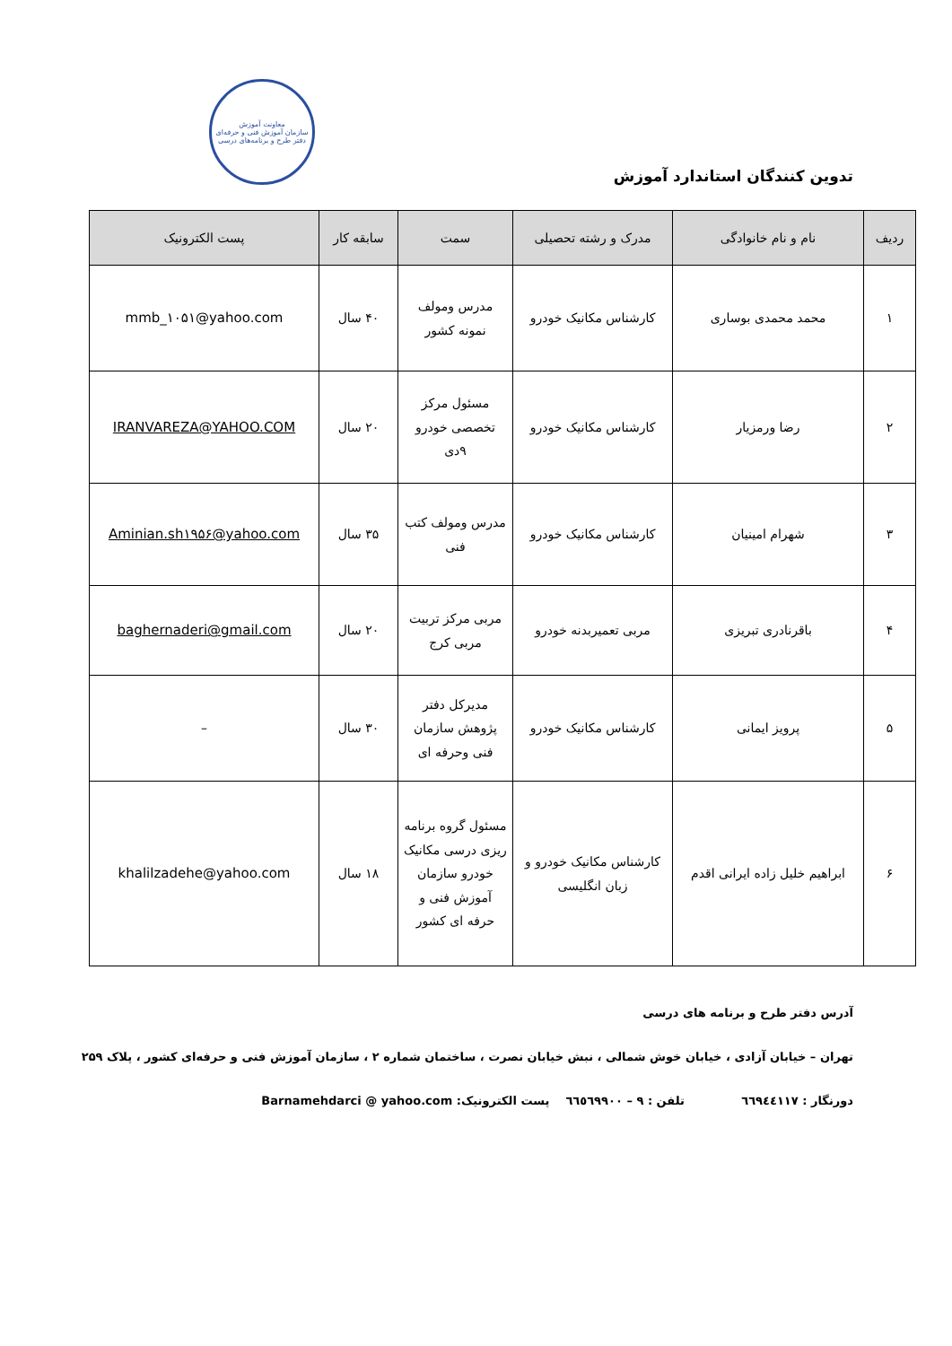معاونت آموزش
سازمان آموزش فنی و حرفه‌ای
دفتر طرح و برنامه‌های درسی
تدوین کنندگان استاندارد آموزش
| ردیف | نام و نام خانوادگی | مدرک و رشته تحصیلی | سمت | سابقه کار | پست الکترونیک |
| --- | --- | --- | --- | --- | --- |
| ۱ | محمد محمدی بوساری | کارشناس مکانیک خودرو | مدرس ومولف نمونه کشور | ۴۰ سال | mmb_۱۰۵۱@yahoo.com |
| ۲ | رضا ورمزیار | کارشناس مکانیک خودرو | مسئول مرکز تخصصی خودرو ۹دی | ۲۰ سال | IRANVAREZA@YAHOO.COM |
| ۳ | شهرام امینیان | کارشناس مکانیک خودرو | مدرس ومولف کتب فنی | ۳۵ سال | Aminian.sh۱۹۵۶@yahoo.com |
| ۴ | باقرنادری تبریزی | مربی تعمیربدنه خودرو | مربی مرکز تربیت مربی کرج | ۲۰ سال | baghernaderi@gmail.com |
| ۵ | پرویز ایمانی | کارشناس مکانیک خودرو | مدیرکل دفتر پژوهش سازمان فنی وحرفه ای | ۳۰ سال | – |
| ۶ | ابراهیم خلیل زاده ایرانی اقدم | کارشناس مکانیک خودرو و زبان انگلیسی | مسئول گروه برنامه ریزی درسی مکانیک خودرو سازمان آموزش فنی و حرفه ای کشور | ۱۸ سال | khalilzadehe@yahoo.com |
آدرس دفتر طرح و برنامه های درسی
تهران – خیابان آزادی ، خیابان خوش شمالی ، نبش خیابان نصرت ، ساختمان شماره ۲ ، سازمان آموزش فنی و حرفه‌ای کشور ، پلاک ۲۵۹
دورنگار : ٦٦٩٤٤١١٧ تلفن : ٩ – ٦٦٥٦٩٩٠٠ پست الکترونیک: Barnamehdarci @ yahoo.com